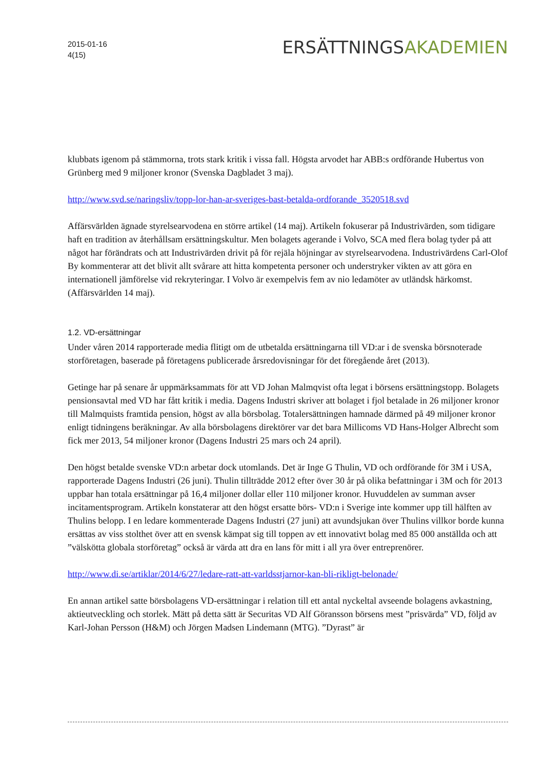2015-01-16
4(15)
ERSÄTTNINGSAKADEMIEN
klubbats igenom på stämmorna, trots stark kritik i vissa fall. Högsta arvodet har ABB:s ordförande Hubertus von Grünberg med 9 miljoner kronor (Svenska Dagbladet 3 maj).
http://www.svd.se/naringsliv/topp-lor-han-ar-sveriges-bast-betalda-ordforande_3520518.svd
Affärsvärlden ägnade styrelsearvodena en större artikel (14 maj). Artikeln fokuserar på Industrivärden, som tidigare haft en tradition av återhållsam ersättningskultur. Men bolagets agerande i Volvo, SCA med flera bolag tyder på att något har förändrats och att Industrivärden drivit på för rejäla höjningar av styrelsearvodena. Industrivärdens Carl-Olof By kommenterar att det blivit allt svårare att hitta kompetenta personer och understryker vikten av att göra en internationell jämförelse vid rekryteringar. I Volvo är exempelvis fem av nio ledamöter av utländsk härkomst. (Affärsvärlden 14 maj).
1.2. VD-ersättningar
Under våren 2014 rapporterade media flitigt om de utbetalda ersättningarna till VD:ar i de svenska börsnoterade storföretagen, baserade på företagens publicerade årsredovisningar för det föregående året (2013).
Getinge har på senare år uppmärksammats för att VD Johan Malmqvist ofta legat i börsens ersättningstopp. Bolagets pensionsavtal med VD har fått kritik i media. Dagens Industri skriver att bolaget i fjol betalade in 26 miljoner kronor till Malmquists framtida pension, högst av alla börsbolag. Totalersättningen hamnade därmed på 49 miljoner kronor enligt tidningens beräkningar. Av alla börsbolagens direktörer var det bara Millicoms VD Hans-Holger Albrecht som fick mer 2013, 54 miljoner kronor (Dagens Industri 25 mars och 24 april).
Den högst betalde svenske VD:n arbetar dock utomlands. Det är Inge G Thulin, VD och ordförande för 3M i USA, rapporterade Dagens Industri (26 juni). Thulin tillträdde 2012 efter över 30 år på olika befattningar i 3M och för 2013 uppbar han totala ersättningar på 16,4 miljoner dollar eller 110 miljoner kronor. Huvuddelen av summan avser incitamentsprogram. Artikeln konstaterar att den högst ersatte börs- VD:n i Sverige inte kommer upp till hälften av Thulins belopp. I en ledare kommenterade Dagens Industri (27 juni) att avundsjukan över Thulins villkor borde kunna ersättas av viss stolthet över att en svensk kämpat sig till toppen av ett innovativt bolag med 85 000 anställda och att ”välskötta globala storföretag” också är värda att dra en lans för mitt i all yra över entreprenörer.
http://www.di.se/artiklar/2014/6/27/ledare-ratt-att-varldsstjarnor-kan-bli-rikligt-belonade/
En annan artikel satte börsbolagens VD-ersättningar i relation till ett antal nyckeltal avseende bolagens avkastning, aktieutveckling och storlek. Mätt på detta sätt är Securitas VD Alf Göransson börsens mest ”prisvärda” VD, följd av Karl-Johan Persson (H&M) och Jörgen Madsen Lindemann (MTG). ”Dyrast” är